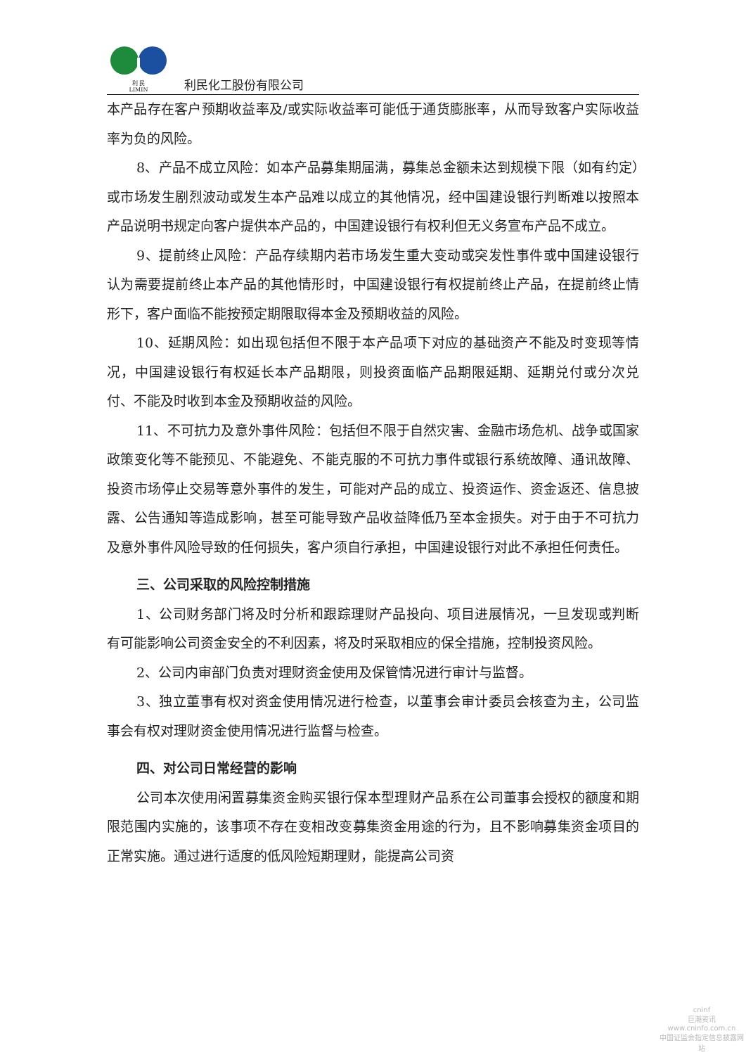利 民
LIMIN
利民化工股份有限公司
本产品存在客户预期收益率及/或实际收益率可能低于通货膨胀率，从而导致客户实际收益率为负的风险。
8、产品不成立风险：如本产品募集期届满，募集总金额未达到规模下限（如有约定）或市场发生剧烈波动或发生本产品难以成立的其他情况，经中国建设银行判断难以按照本产品说明书规定向客户提供本产品的，中国建设银行有权利但无义务宣布产品不成立。
9、提前终止风险：产品存续期内若市场发生重大变动或突发性事件或中国建设银行认为需要提前终止本产品的其他情形时，中国建设银行有权提前终止产品，在提前终止情形下，客户面临不能按预定期限取得本金及预期收益的风险。
10、延期风险：如出现包括但不限于本产品项下对应的基础资产不能及时变现等情况，中国建设银行有权延长本产品期限，则投资面临产品期限延期、延期兑付或分次兑付、不能及时收到本金及预期收益的风险。
11、不可抗力及意外事件风险：包括但不限于自然灾害、金融市场危机、战争或国家政策变化等不能预见、不能避免、不能克服的不可抗力事件或银行系统故障、通讯故障、投资市场停止交易等意外事件的发生，可能对产品的成立、投资运作、资金返还、信息披露、公告通知等造成影响，甚至可能导致产品收益降低乃至本金损失。对于由于不可抗力及意外事件风险导致的任何损失，客户须自行承担，中国建设银行对此不承担任何责任。
三、公司采取的风险控制措施
1、公司财务部门将及时分析和跟踪理财产品投向、项目进展情况，一旦发现或判断有可能影响公司资金安全的不利因素，将及时采取相应的保全措施，控制投资风险。
2、公司内审部门负责对理财资金使用及保管情况进行审计与监督。
3、独立董事有权对资金使用情况进行检查，以董事会审计委员会核查为主，公司监事会有权对理财资金使用情况进行监督与检查。
四、对公司日常经营的影响
公司本次使用闲置募集资金购买银行保本型理财产品系在公司董事会授权的额度和期限范围内实施的，该事项不存在变相改变募集资金用途的行为，且不影响募集资金项目的正常实施。通过进行适度的低风险短期理财，能提高公司资
cninf
巨潮资讯
www.cninfo.com.cn
中国证监会指定信息披露网站